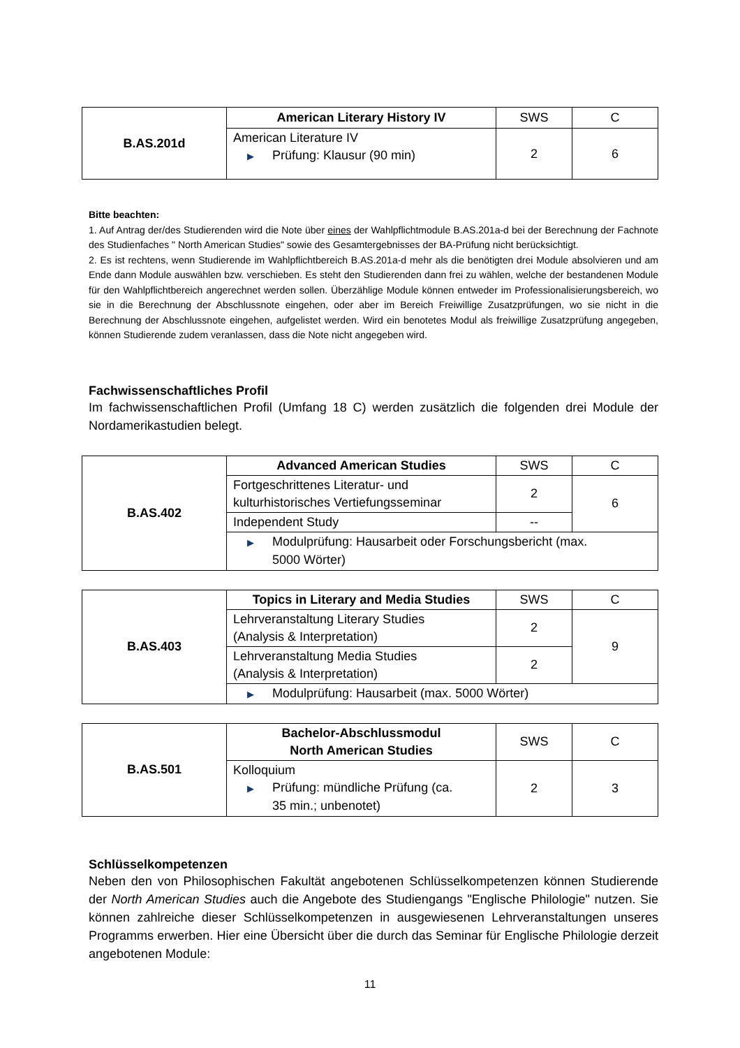| B.AS.201d | American Literary History IV | SWS | C |
| | American Literature IV ▶ Prüfung: Klausur (90 min) | 2 | 6 |
Bitte beachten:
1. Auf Antrag der/des Studierenden wird die Note über eines der Wahlpflichtmodule B.AS.201a-d bei der Berechnung der Fachnote des Studienfaches " North American Studies" sowie des Gesamtergebnisses der BA-Prüfung nicht berücksichtigt.
2. Es ist rechtens, wenn Studierende im Wahlpflichtbereich B.AS.201a-d mehr als die benötigten drei Module absolvieren und am Ende dann Module auswählen bzw. verschieben. Es steht den Studierenden dann frei zu wählen, welche der bestandenen Module für den Wahlpflichtbereich angerechnet werden sollen. Überzählige Module können entweder im Professionalisierungsbereich, wo sie in die Berechnung der Abschlussnote eingehen, oder aber im Bereich Freiwillige Zusatzprüfungen, wo sie nicht in die Berechnung der Abschlussnote eingehen, aufgelistet werden. Wird ein benotetes Modul als freiwillige Zusatzprüfung angegeben, können Studierende zudem veranlassen, dass die Note nicht angegeben wird.
Fachwissenschaftliches Profil
Im fachwissenschaftlichen Profil (Umfang 18 C) werden zusätzlich die folgenden drei Module der Nordamerikastudien belegt.
| B.AS.402 | Advanced American Studies | SWS | C |
| | Fortgeschrittenes Literatur- und kulturhistorisches Vertiefungsseminar | 2 | 6 |
| | Independent Study | -- | |
| | ▶ Modulprüfung: Hausarbeit oder Forschungsbericht (max. ▶ 5000 Wörter) | | |
| B.AS.403 | Topics in Literary and Media Studies | SWS | C |
| | Lehrveranstaltung Literary Studies (Analysis & Interpretation) | 2 | 9 |
| | Lehrveranstaltung Media Studies (Analysis & Interpretation) | 2 | |
| | ▶ Modulprüfung: Hausarbeit (max. 5000 Wörter) | | |
| B.AS.501 | Bachelor-Abschlussmodul North American Studies | SWS | C |
| | Kolloquium ▶ Prüfung: mündliche Prüfung (ca. ▶ 35 min.; unbenotet) | 2 | 3 |
Schlüsselkompetenzen
Neben den von Philosophischen Fakultät angebotenen Schlüsselkompetenzen können Studierende der North American Studies auch die Angebote des Studiengangs "Englische Philologie" nutzen. Sie können zahlreiche dieser Schlüsselkompetenzen in ausgewiesenen Lehrveranstaltungen unseres Programms erwerben. Hier eine Übersicht über die durch das Seminar für Englische Philologie derzeit angebotenen Module:
11